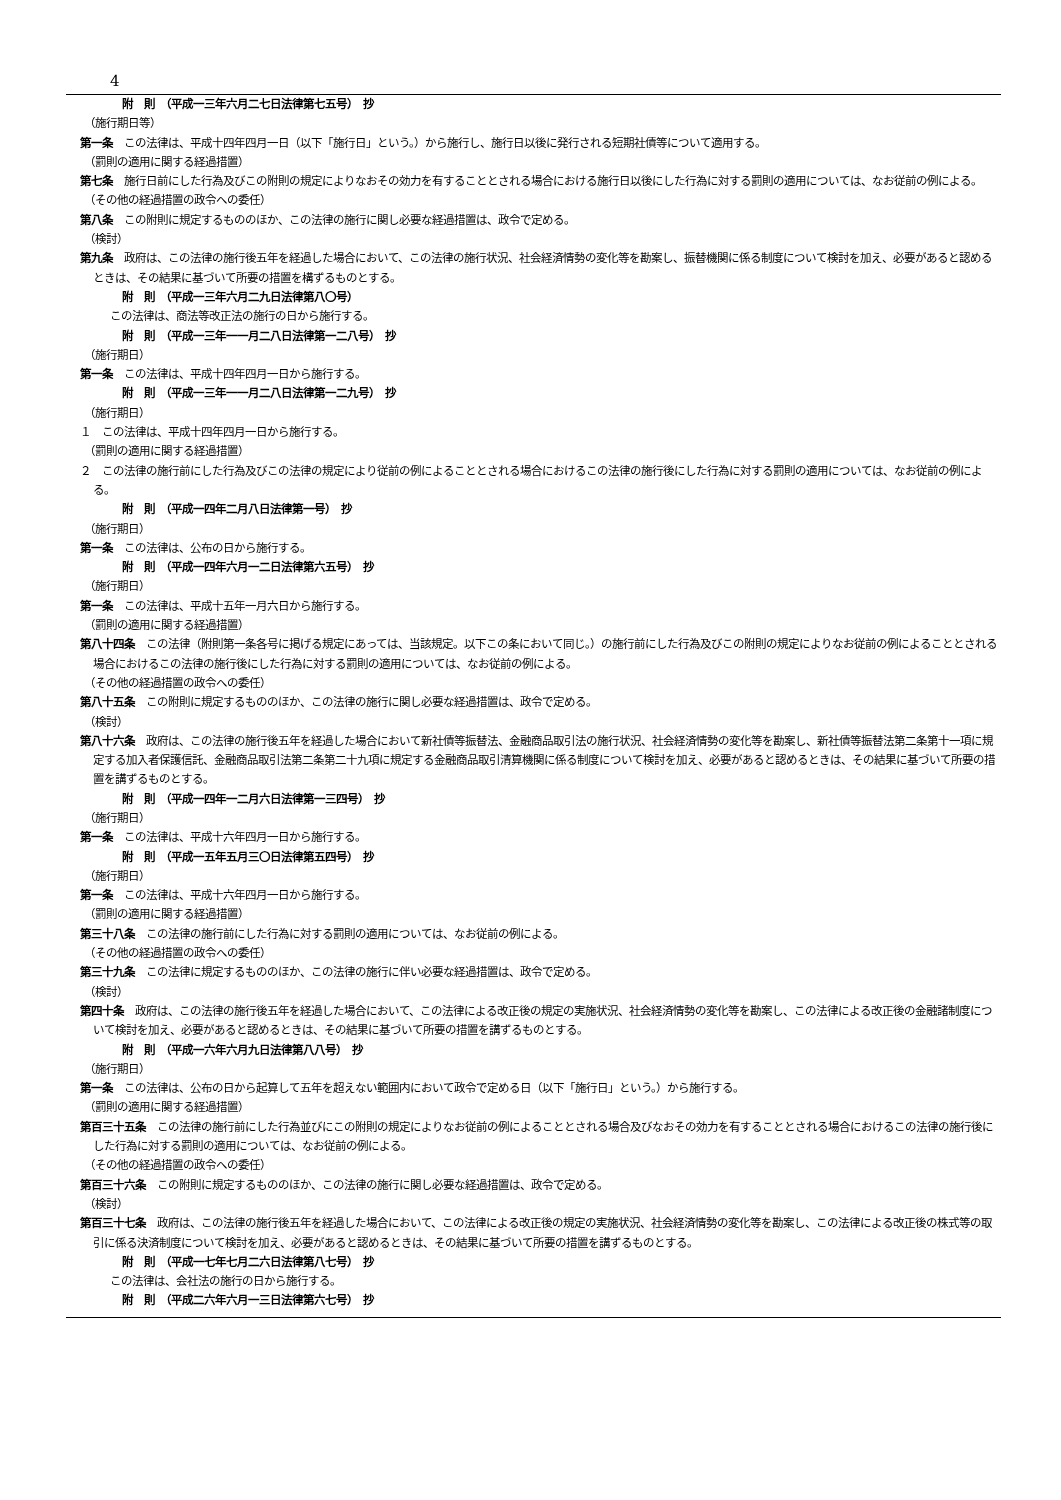4
附　則　（平成一三年六月二七日法律第七五号）　抄
（施行期日等）
第一条　この法律は、平成十四年四月一日（以下「施行日」という。）から施行し、施行日以後に発行される短期社債等について適用する。
（罰則の適用に関する経過措置）
第七条　施行日前にした行為及びこの附則の規定によりなおその効力を有することとされる場合における施行日以後にした行為に対する罰則の適用については、なお従前の例による。
（その他の経過措置の政令への委任）
第八条　この附則に規定するもののほか、この法律の施行に関し必要な経過措置は、政令で定める。
（検討）
第九条　政府は、この法律の施行後五年を経過した場合において、この法律の施行状況、社会経済情勢の変化等を勘案し、振替機関に係る制度について検討を加え、必要があると認めるときは、その結果に基づいて所要の措置を構ずるものとする。
附　則　（平成一三年六月二九日法律第八〇号）
この法律は、商法等改正法の施行の日から施行する。
附　則　（平成一三年一一月二八日法律第一二八号）　抄
（施行期日）
第一条　この法律は、平成十四年四月一日から施行する。
附　則　（平成一三年一一月二八日法律第一二九号）　抄
（施行期日）
１　この法律は、平成十四年四月一日から施行する。
（罰則の適用に関する経過措置）
２　この法律の施行前にした行為及びこの法律の規定により従前の例によることとされる場合におけるこの法律の施行後にした行為に対する罰則の適用については、なお従前の例による。
附　則　（平成一四年二月八日法律第一号）　抄
（施行期日）
第一条　この法律は、公布の日から施行する。
附　則　（平成一四年六月一二日法律第六五号）　抄
（施行期日）
第一条　この法律は、平成十五年一月六日から施行する。
（罰則の適用に関する経過措置）
第八十四条　この法律（附則第一条各号に掲げる規定にあっては、当該規定。以下この条において同じ。）の施行前にした行為及びこの附則の規定によりなお従前の例によることとされる場合におけるこの法律の施行後にした行為に対する罰則の適用については、なお従前の例による。
（その他の経過措置の政令への委任）
第八十五条　この附則に規定するもののほか、この法律の施行に関し必要な経過措置は、政令で定める。
（検討）
第八十六条　政府は、この法律の施行後五年を経過した場合において新社債等振替法、金融商品取引法の施行状況、社会経済情勢の変化等を勘案し、新社債等振替法第二条第十一項に規定する加入者保護信託、金融商品取引法第二条第二十九項に規定する金融商品取引清算機関に係る制度について検討を加え、必要があると認めるときは、その結果に基づいて所要の措置を講ずるものとする。
附　則　（平成一四年一二月六日法律第一三四号）　抄
（施行期日）
第一条　この法律は、平成十六年四月一日から施行する。
附　則　（平成一五年五月三〇日法律第五四号）　抄
（施行期日）
第一条　この法律は、平成十六年四月一日から施行する。
（罰則の適用に関する経過措置）
第三十八条　この法律の施行前にした行為に対する罰則の適用については、なお従前の例による。
（その他の経過措置の政令への委任）
第三十九条　この法律に規定するもののほか、この法律の施行に伴い必要な経過措置は、政令で定める。
（検討）
第四十条　政府は、この法律の施行後五年を経過した場合において、この法律による改正後の規定の実施状況、社会経済情勢の変化等を勘案し、この法律による改正後の金融諸制度について検討を加え、必要があると認めるときは、その結果に基づいて所要の措置を講ずるものとする。
附　則　（平成一六年六月九日法律第八八号）　抄
（施行期日）
第一条　この法律は、公布の日から起算して五年を超えない範囲内において政令で定める日（以下「施行日」という。）から施行する。
（罰則の適用に関する経過措置）
第百三十五条　この法律の施行前にした行為並びにこの附則の規定によりなお従前の例によることとされる場合及びなおその効力を有することとされる場合におけるこの法律の施行後にした行為に対する罰則の適用については、なお従前の例による。
（その他の経過措置の政令への委任）
第百三十六条　この附則に規定するもののほか、この法律の施行に関し必要な経過措置は、政令で定める。
（検討）
第百三十七条　政府は、この法律の施行後五年を経過した場合において、この法律による改正後の規定の実施状況、社会経済情勢の変化等を勘案し、この法律による改正後の株式等の取引に係る決済制度について検討を加え、必要があると認めるときは、その結果に基づいて所要の措置を講ずるものとする。
附　則　（平成一七年七月二六日法律第八七号）　抄
この法律は、会社法の施行の日から施行する。
附　則　（平成二六年六月一三日法律第六七号）　抄